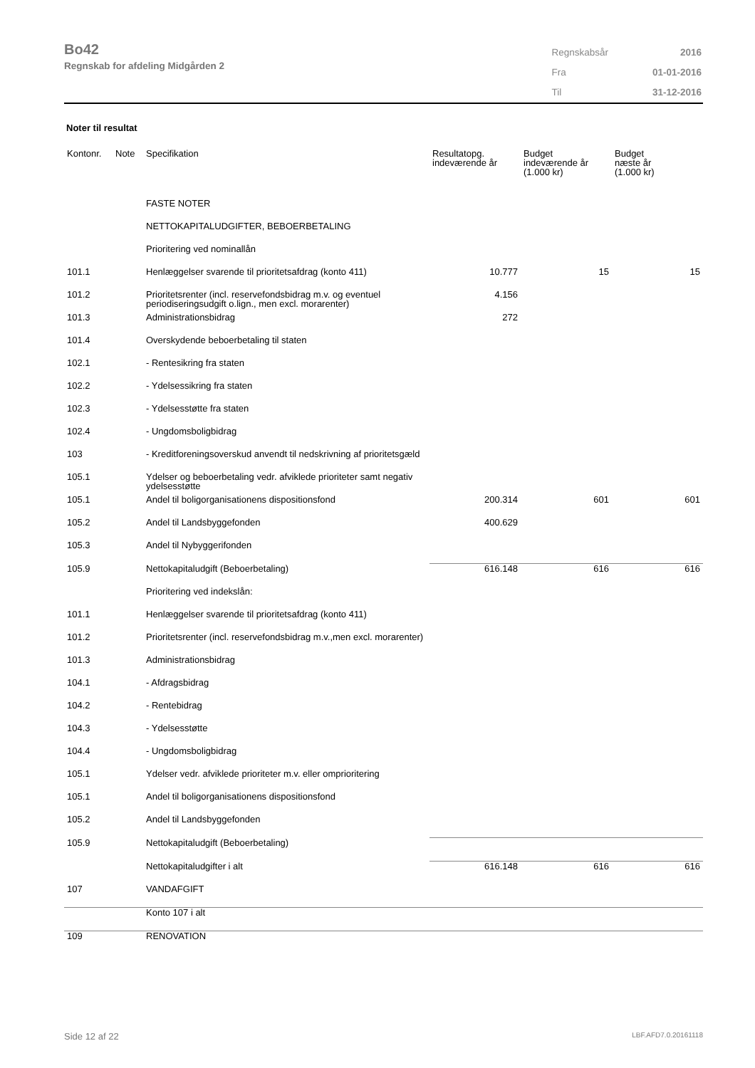Bo42
Regnskab for afdeling Midgården 2
| Regnskabsår | 2016 |
| Fra | 01-01-2016 |
| Til | 31-12-2016 |
Noter til resultat
| Kontonr. | Note | Specifikation | Resultatopg. indeværende år | Budget indeværende år (1.000 kr) | Budget næste år (1.000 kr) |
| --- | --- | --- | --- | --- | --- |
| | | FASTE NOTER | | | |
| | | NETTOKAPITALUDGIFTER, BEBOERBETALING | | | |
| | | Prioritering ved nominallån | | | |
| 101.1 | | Henlæggelser svarende til prioritetsafdrag (konto 411) | 10.777 | 15 | 15 |
| 101.2 | | Prioritetsrenter (incl. reservefondsbidrag m.v. og eventuel periodiseringsudgift o.lign., men excl. morarenter) | 4.156 | | |
| 101.3 | | Administrationsbidrag | 272 | | |
| 101.4 | | Overskydende beboerbetaling til staten | | | |
| 102.1 | | - Rentesikring fra staten | | | |
| 102.2 | | - Ydelsessikring fra staten | | | |
| 102.3 | | - Ydelsesstøtte fra staten | | | |
| 102.4 | | - Ungdomsboligbidrag | | | |
| 103 | | - Kreditforeningsoverskud anvendt til nedskrivning af prioritetsgæld | | | |
| 105.1 | | Ydelser og beboerbetaling vedr. afviklede prioriteter samt negativ ydelsesstøtte | | | |
| 105.1 | | Andel til boligorganisationens dispositionsfond | 200.314 | 601 | 601 |
| 105.2 | | Andel til Landsbyggefonden | 400.629 | | |
| 105.3 | | Andel til Nybyggerifonden | | | |
| 105.9 | | Nettokapitaludgift (Beboerbetaling) | 616.148 | 616 | 616 |
| | | Prioritering ved indekslån: | | | |
| 101.1 | | Henlæggelser svarende til prioritetsafdrag (konto 411) | | | |
| 101.2 | | Prioritetsrenter (incl. reservefondsbidrag m.v.,men excl. morarenter) | | | |
| 101.3 | | Administrationsbidrag | | | |
| 104.1 | | - Afdragsbidrag | | | |
| 104.2 | | - Rentebidrag | | | |
| 104.3 | | - Ydelsesstøtte | | | |
| 104.4 | | - Ungdomsboligbidrag | | | |
| 105.1 | | Ydelser vedr. afviklede prioriteter m.v. eller omprioritering | | | |
| 105.1 | | Andel til boligorganisationens dispositionsfond | | | |
| 105.2 | | Andel til Landsbyggefonden | | | |
| 105.9 | | Nettokapitaludgift (Beboerbetaling) | | | |
| | | Nettokapitaludgifter i alt | 616.148 | 616 | 616 |
| 107 | | VANDAFGIFT | | | |
| | | Konto 107 i alt | | | |
| 109 | | RENOVATION | | | |
Side 12 af 22 LBF.AFD7.0.20161118